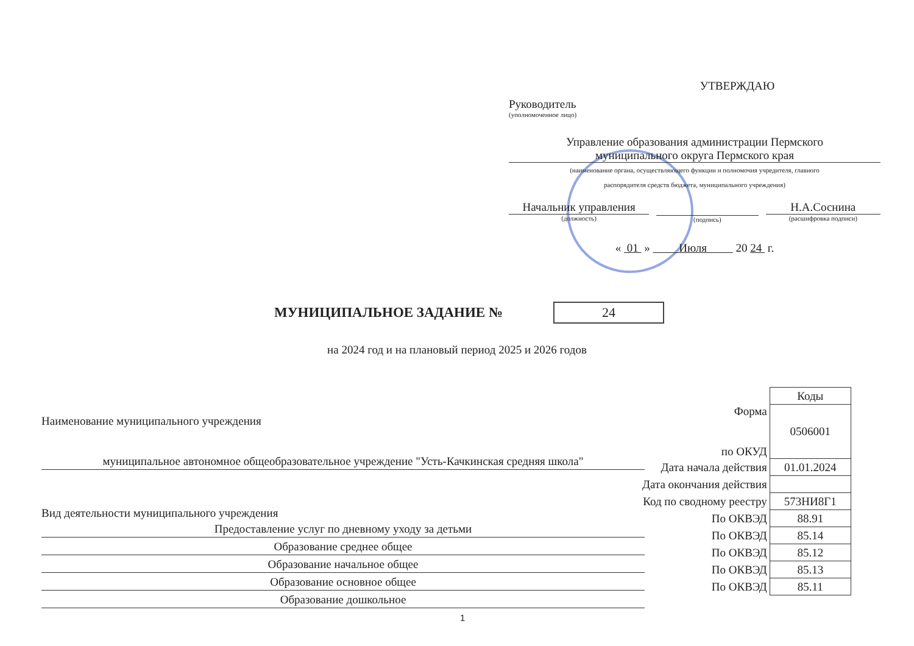УТВЕРЖДАЮ
Руководитель
(уполномоченное лицо)
Управление образования администрации Пермского
муниципального округа Пермского края
(наименование органа, осуществляющего функции и полномочия учредителя, главного
распорядителя средств бюджета, муниципального учреждения)
Начальник управления
(должность)
(подпись)
Н.А.Соснина
(расшифровка подписи)
« 01 » Июля 20 24 г.
МУНИЦИПАЛЬНОЕ ЗАДАНИЕ №
24
на 2024 год и на плановый период 2025 и 2026 годов
Наименование муниципального учреждения
муниципальное автономное общеобразовательное учреждение "Усть-Качкинская средняя школа"
Вид деятельности муниципального учреждения
Предоставление услуг по дневному уходу за детьми
Образование среднее общее
Образование начальное общее
Образование основное общее
Образование дошкольное
| | Коды |
| Форма по ОКУД | 0506001 |
| Дата начала действия | 01.01.2024 |
| Дата окончания действия | |
| Код по сводному реестру | 573НИ8Г1 |
| По ОКВЭД | 88.91 |
| По ОКВЭД | 85.14 |
| По ОКВЭД | 85.12 |
| По ОКВЭД | 85.13 |
| По ОКВЭД | 85.11 |
1